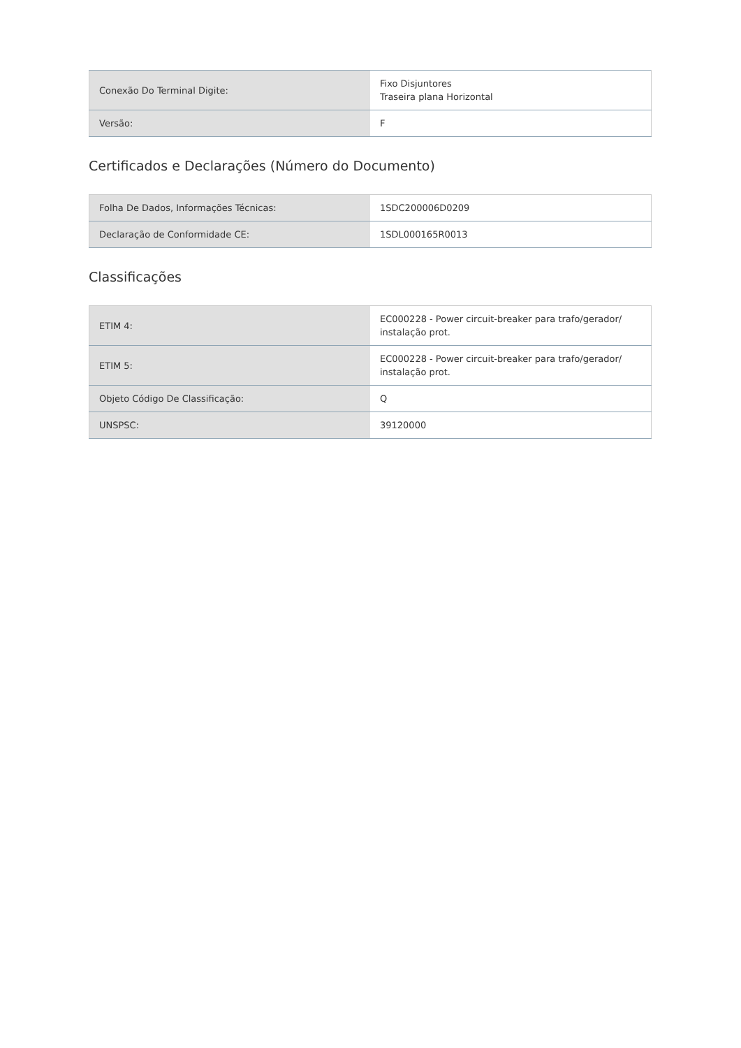| Conexão Do Terminal Digite: | Fixo Disjuntores Traseira plana Horizontal |
| Versão: | F |
Certificados e Declarações (Número do Documento)
| Folha De Dados, Informações Técnicas: | 1SDC200006D0209 |
| Declaração de Conformidade CE: | 1SDL000165R0013 |
Classificações
| ETIM 4: | EC000228 - Power circuit-breaker para trafo/gerador/ instalação prot. |
| ETIM 5: | EC000228 - Power circuit-breaker para trafo/gerador/ instalação prot. |
| Objeto Código De Classificação: | Q |
| UNSPSC: | 39120000 |